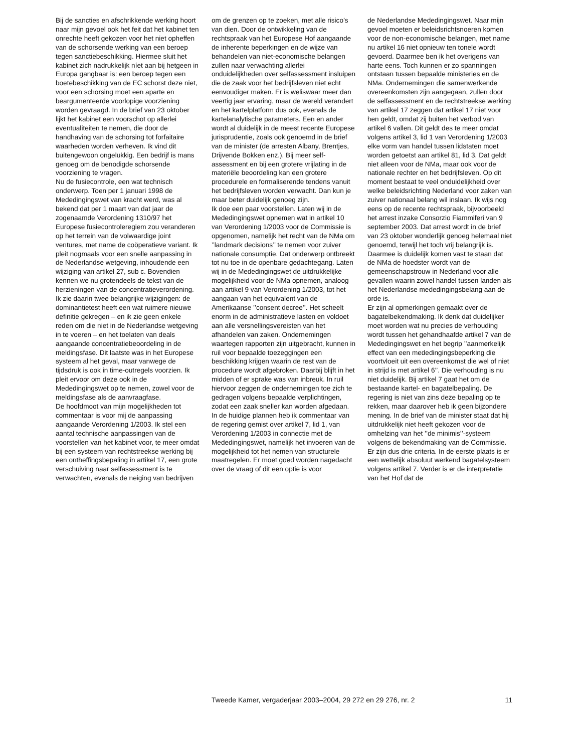Bij de sancties en afschrikkende werking hoort naar mijn gevoel ook het feit dat het kabinet ten onrechte heeft gekozen voor het niet opheffen van de schorsende werking van een beroep tegen sanctiebeschikking. Hiermee sluit het kabinet zich nadrukkelijk níet aan bij hetgeen in Europa gangbaar is: een beroep tegen een boetebeschikking van de EC schorst deze niet, voor een schorsing moet een aparte en beargumenteerde voorlopige voorziening worden gevraagd. In de brief van 23 oktober lijkt het kabinet een voorschot op allerlei eventualiteiten te nemen, die door de handhaving van de schorsing tot forfaitaire waarheden worden verheven. Ik vind dit buitengewoon ongelukkig. Een bedrijf is mans genoeg om de benodigde schorsende voorziening te vragen.
Nu de fusiecontrole, een wat technisch onderwerp. Toen per 1 januari 1998 de Mededingingswet van kracht werd, was al bekend dat per 1 maart van dat jaar de zogenaamde Verordening 1310/97 het Europese fusiecontroleregiem zou veranderen op het terrein van de volwaardige joint ventures, met name de coöperatieve variant. Ik pleit nogmaals voor een snelle aanpassing in de Nederlandse wetgeving, inhoudende een wijziging van artikel 27, sub c. Bovendien kennen we nu grotendeels de tekst van de herzieningen van de concentratieverordening. Ik zie daarin twee belangrijke wijzigingen: de dominantietest heeft een wat ruimere nieuwe definitie gekregen – en ik zie geen enkele reden om die niet in de Nederlandse wetgeving in te voeren – en het toelaten van deals aangaande concentratiebeoordeling in de meldingsfase. Dit laatste was in het Europese systeem al het geval, maar vanwege de tijdsdruk is ook in time-outregels voorzien. Ik pleit ervoor om deze ook in de Mededingingswet op te nemen, zowel voor de meldingsfase als de aanvraagfase.
De hoofdmoot van mijn mogelijkheden tot commentaar is voor mij de aanpassing aangaande Verordening 1/2003. Ik stel een aantal technische aanpassingen van de voorstellen van het kabinet voor, te meer omdat bij een systeem van rechtstreekse werking bij een ontheffingsbepaling in artikel 17, een grote verschuiving naar selfassessment is te verwachten, evenals de neiging van bedrijven
om de grenzen op te zoeken, met alle risico’s van dien. Door de ontwikkeling van de rechtspraak van het Europese Hof aangaande de inherente beperkingen en de wijze van behandelen van niet-economische belangen zullen naar verwachting allerlei onduidelijkheden over selfassessment insluipen die de zaak voor het bedrijfsleven niet echt eenvoudiger maken. Er is weliswaar meer dan veertig jaar ervaring, maar de wereld verandert en het kartelplatform dus ook, evenals de kartelanalytische parameters. Een en ander wordt al duidelijk in de meest recente Europese jurisprudentie, zoals ook genoemd in de brief van de minister (de arresten Albany, Brentjes, Drijvende Bokken enz.). Bij meer self-assessment en bij een grotere vrijlating in de materiële beoordeling kan een grotere procedurele en formaliserende tendens vanuit het bedrijfsleven worden verwacht. Dan kun je maar beter duidelijk genoeg zijn.
Ik doe een paar voorstellen. Laten wij in de Mededingingswet opnemen wat in artikel 10 van Verordening 1/2003 voor de Commissie is opgenomen, namelijk het recht van de NMa om ’’landmark decisions’’ te nemen voor zuiver nationale consumptie. Dat onderwerp ontbreekt tot nu toe in de openbare gedachtegang. Laten wij in de Mededingingswet de uitdrukkelijke mogelijkheid voor de NMa opnemen, analoog aan artikel 9 van Verordening 1/2003, tot het aangaan van het equivalent van de Amerikaanse ’’consent decree’’. Het scheelt enorm in de administratieve lasten en voldoet aan alle versnellingsvereisten van het afhandelen van zaken. Ondernemingen waartegen rapporten zijn uitgebracht, kunnen in ruil voor bepaalde toezeggingen een beschikking krijgen waarin de rest van de procedure wordt afgebroken. Daarbij blijft in het midden of er sprake was van inbreuk. In ruil hiervoor zeggen de ondernemingen toe zich te gedragen volgens bepaalde verplichtingen, zodat een zaak sneller kan worden afgedaan.
In de huidige plannen heb ik commentaar van de regering gemist over artikel 7, lid 1, van Verordening 1/2003 in connectie met de Mededingingswet, namelijk het invoeren van de mogelijkheid tot het nemen van structurele maatregelen. Er moet goed worden nagedacht over de vraag of dit een optie is voor
de Nederlandse Mededingingswet. Naar mijn gevoel moeten er beleidsrichtsnoeren komen voor de non-economische belangen, met name nu artikel 16 niet opnieuw ten tonele wordt gevoerd. Daarmee ben ik het overigens van harte eens. Toch kunnen er zo spanningen ontstaan tussen bepaalde ministeries en de NMa. Ondernemingen die samenwerkende overeenkomsten zijn aangegaan, zullen door de selfassessment en de rechtstreekse werking van artikel 17 zeggen dat artikel 17 niet voor hen geldt, omdat zij buiten het verbod van artikel 6 vallen. Dit geldt des te meer omdat volgens artikel 3, lid 1 van Verordening 1/2003 elke vorm van handel tussen lidstaten moet worden getoetst aan artikel 81, lid 3. Dat geldt niet alleen voor de NMa, maar ook voor de nationale rechter en het bedrijfsleven. Op dit moment bestaat te veel onduidelijkheid over welke beleidsrichting Nederland voor zaken van zuiver nationaal belang wil inslaan. Ik wijs nog eens op de recente rechtspraak, bijvoorbeeld het arrest inzake Consorzio Fiammiferi van 9 september 2003. Dat arrest wordt in de brief van 23 oktober wonderlijk genoeg helemaal niet genoemd, terwijl het toch vrij belangrijk is. Daarmee is duidelijk komen vast te staan dat de NMa de hoedster wordt van de gemeenschapstrouw in Nederland voor alle gevallen waarin zowel handel tussen landen als het Nederlandse mededingingsbelang aan de orde is.
Er zijn al opmerkingen gemaakt over de bagatelbekendmaking. Ik denk dat duidelijker moet worden wat nu precies de verhouding wordt tussen het gehandhaafde artikel 7 van de Mededingingswet en het begrip ’’aanmerkelijk effect van een mededingingsbeperking die voortvloeit uit een overeenkomst die wel of niet in strijd is met artikel 6’’. Die verhouding is nu niet duidelijk. Bij artikel 7 gaat het om de bestaande kartel- en bagatelbepaling. De regering is niet van zins deze bepaling op te rekken, maar daarover heb ik geen bijzondere mening. In de brief van de minister staat dat hij uitdrukkelijk niet heeft gekozen voor de omhelzing van het ’’de minimis’’-systeem volgens de bekendmaking van de Commissie. Er zijn dus drie criteria. In de eerste plaats is er een wettelijk absoluut werkend bagatelsysteem volgens artikel 7. Verder is er de interpretatie van het Hof dat de
Tweede Kamer, vergaderjaar 2003–2004, 29 272 en 29 276, nr. 2 11